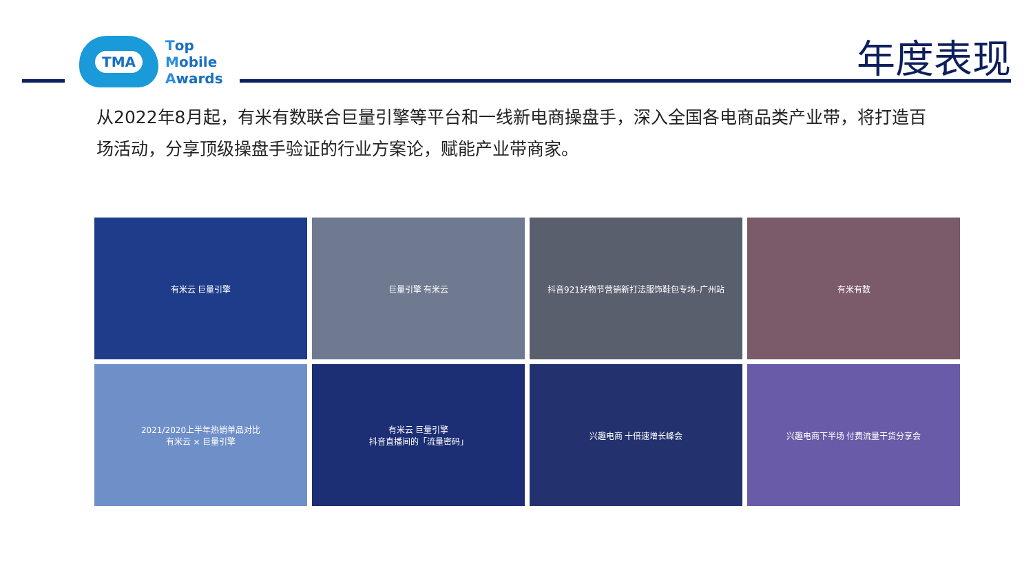TMA
Top
Mobile
Awards
年度表现
从2022年8月起，有米有数联合巨量引擎等平台和一线新电商操盘手，深入全国各电商品类产业带，将打造百场活动，分享顶级操盘手验证的行业方案论，赋能产业带商家。
有米云 巨量引擎
巨量引擎 有米云
抖音921好物节营销新打法服饰鞋包专场–广州站
有米有数
2021/2020上半年热销单品对比
有米云 × 巨量引擎
有米云 巨量引擎
抖音直播间的「流量密码」
兴趣电商 十倍速增长峰会
兴趣电商下半场 付费流量干货分享会